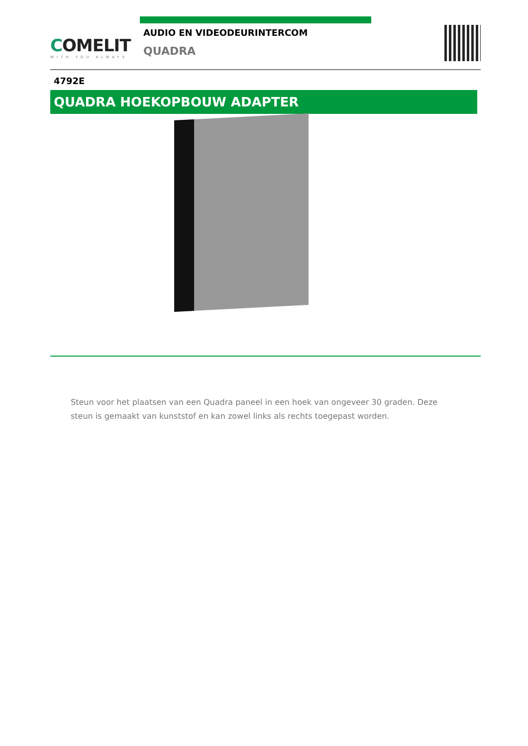COMELIT
WITH·YOU·ALWAYS
AUDIO EN VIDEODEURINTERCOM
QUADRA
4792E
QUADRA HOEKOPBOUW ADAPTER
Steun voor het plaatsen van een Quadra paneel in een hoek van ongeveer 30 graden. Deze steun is gemaakt van kunststof en kan zowel links als rechts toegepast worden.